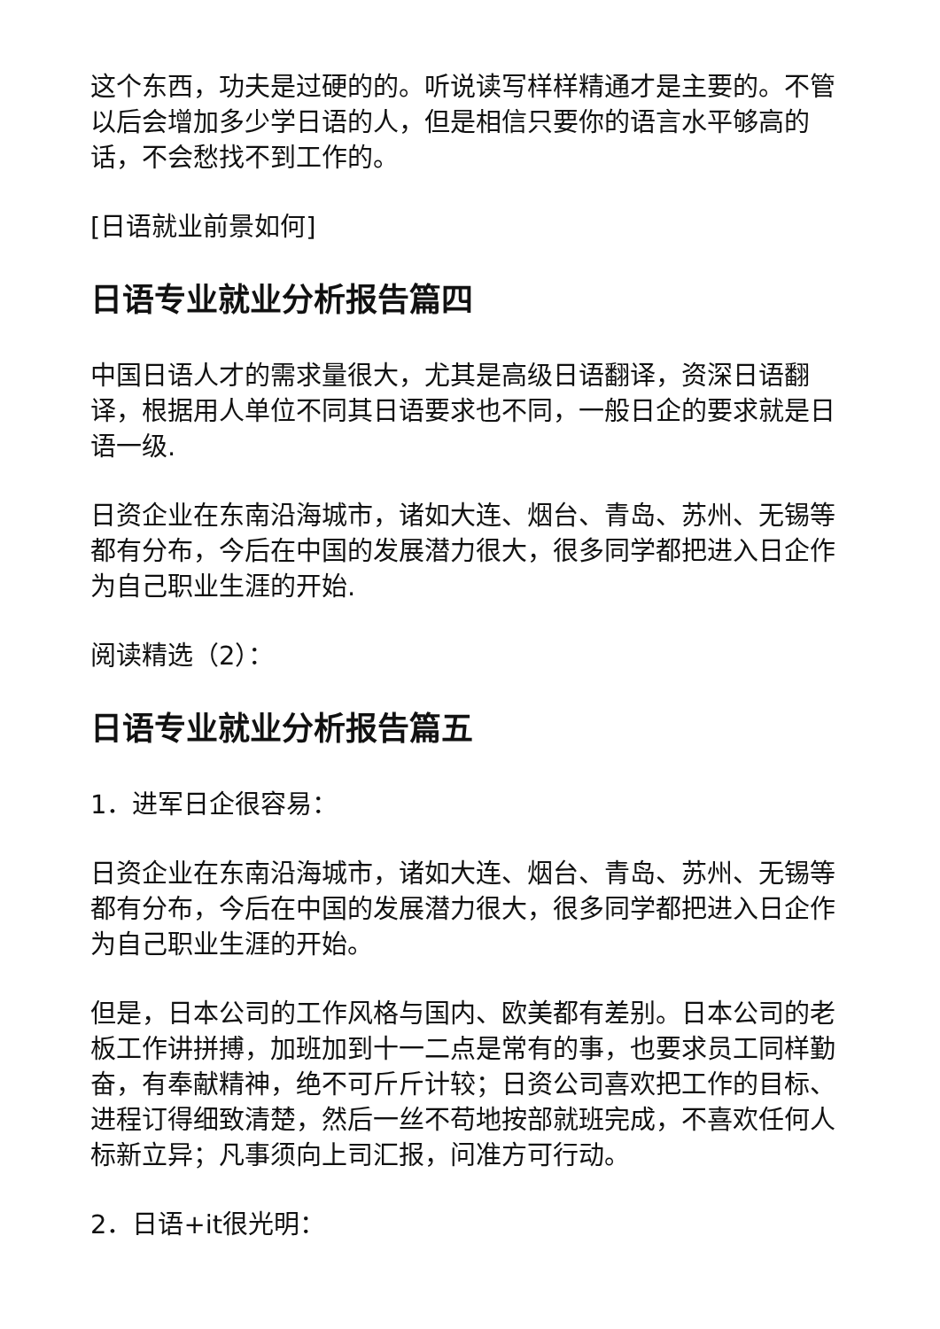这个东西，功夫是过硬的的。听说读写样样精通才是主要的。不管以后会增加多少学日语的人，但是相信只要你的语言水平够高的话，不会愁找不到工作的。
[日语就业前景如何]
日语专业就业分析报告篇四
中国日语人才的需求量很大，尤其是高级日语翻译，资深日语翻译，根据用人单位不同其日语要求也不同，一般日企的要求就是日语一级.
日资企业在东南沿海城市，诸如大连、烟台、青岛、苏州、无锡等都有分布，今后在中国的发展潜力很大，很多同学都把进入日企作为自己职业生涯的开始.
阅读精选（2）：
日语专业就业分析报告篇五
1．进军日企很容易：
日资企业在东南沿海城市，诸如大连、烟台、青岛、苏州、无锡等都有分布，今后在中国的发展潜力很大，很多同学都把进入日企作为自己职业生涯的开始。
但是，日本公司的工作风格与国内、欧美都有差别。日本公司的老板工作讲拼搏，加班加到十一二点是常有的事，也要求员工同样勤奋，有奉献精神，绝不可斤斤计较；日资公司喜欢把工作的目标、进程订得细致清楚，然后一丝不苟地按部就班完成，不喜欢任何人标新立异；凡事须向上司汇报，问准方可行动。
2．日语+it很光明：